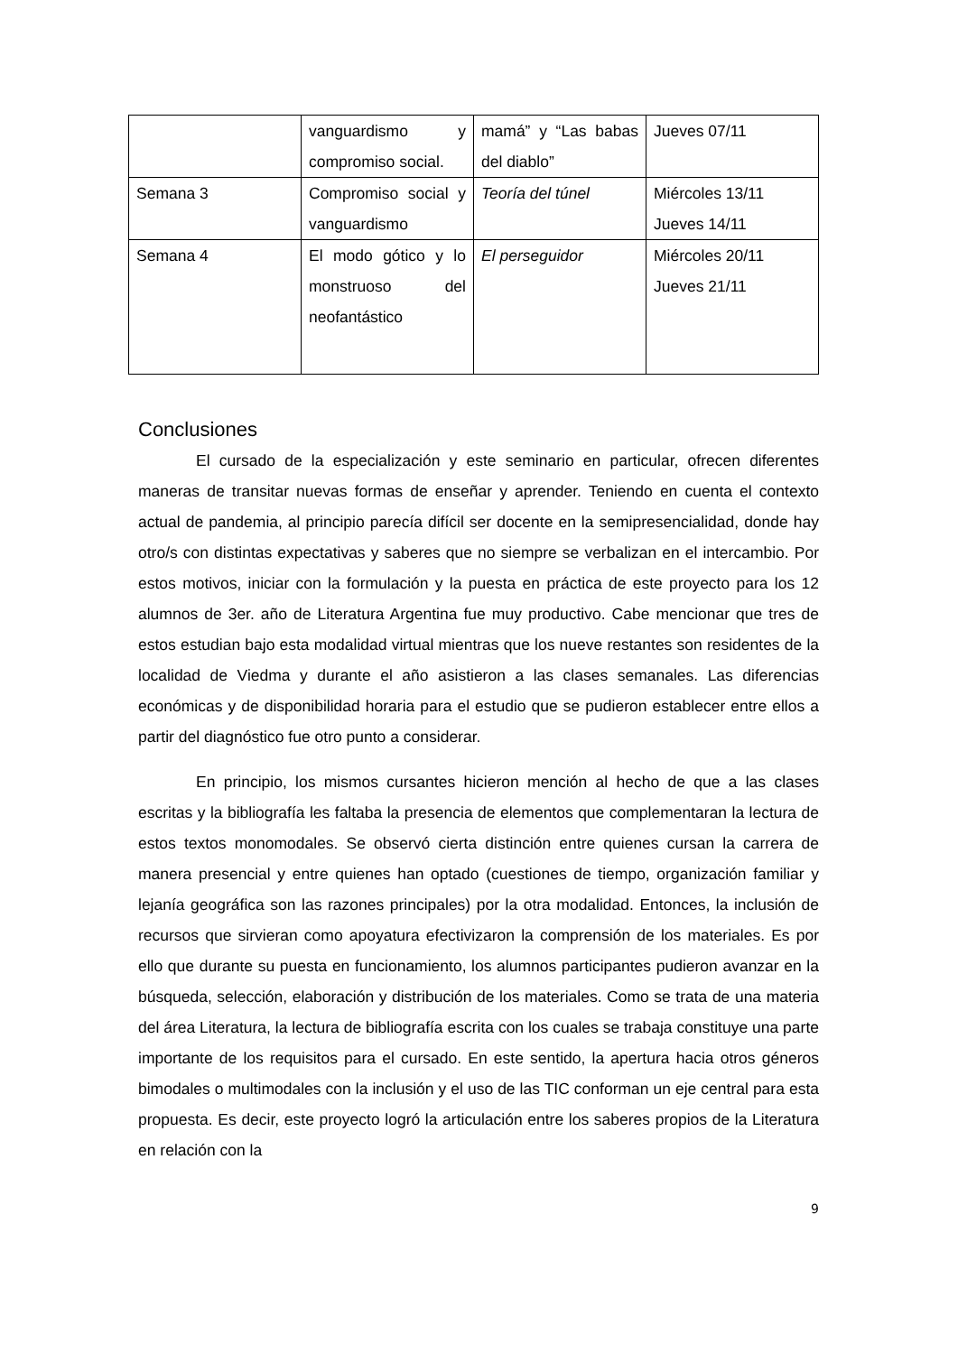| | vanguardismo y compromiso social. | mamá” y “Las babas del diablo” | Jueves 07/11 |
| Semana 3 | Compromiso social y vanguardismo | Teoría del túnel | Miércoles 13/11 Jueves 14/11 |
| Semana 4 | El modo gótico y lo monstruoso del neofantástico | El perseguidor | Miércoles 20/11 Jueves 21/11 |
Conclusiones
El cursado de la especialización y este seminario en particular, ofrecen diferentes maneras de transitar nuevas formas de enseñar y aprender. Teniendo en cuenta el contexto actual de pandemia, al principio parecía difícil ser docente en la semipresencialidad, donde hay otro/s con distintas expectativas y saberes que no siempre se verbalizan en el intercambio. Por estos motivos, iniciar con la formulación y la puesta en práctica de este proyecto para los 12 alumnos de 3er. año de Literatura Argentina fue muy productivo. Cabe mencionar que tres de estos estudian bajo esta modalidad virtual mientras que los nueve restantes son residentes de la localidad de Viedma y durante el año asistieron a las clases semanales. Las diferencias económicas y de disponibilidad horaria para el estudio que se pudieron establecer entre ellos a partir del diagnóstico fue otro punto a considerar.
En principio, los mismos cursantes hicieron mención al hecho de que a las clases escritas y la bibliografía les faltaba la presencia de elementos que complementaran la lectura de estos textos monomodales. Se observó cierta distinción entre quienes cursan la carrera de manera presencial y entre quienes han optado (cuestiones de tiempo, organización familiar y lejanía geográfica son las razones principales) por la otra modalidad. Entonces, la inclusión de recursos que sirvieran como apoyatura efectivizaron la comprensión de los materiales. Es por ello que durante su puesta en funcionamiento, los alumnos participantes pudieron avanzar en la búsqueda, selección, elaboración y distribución de los materiales. Como se trata de una materia del área Literatura, la lectura de bibliografía escrita con los cuales se trabaja constituye una parte importante de los requisitos para el cursado. En este sentido, la apertura hacia otros géneros bimodales o multimodales con la inclusión y el uso de las TIC conforman un eje central para esta propuesta. Es decir, este proyecto logró la articulación entre los saberes propios de la Literatura en relación con la
9